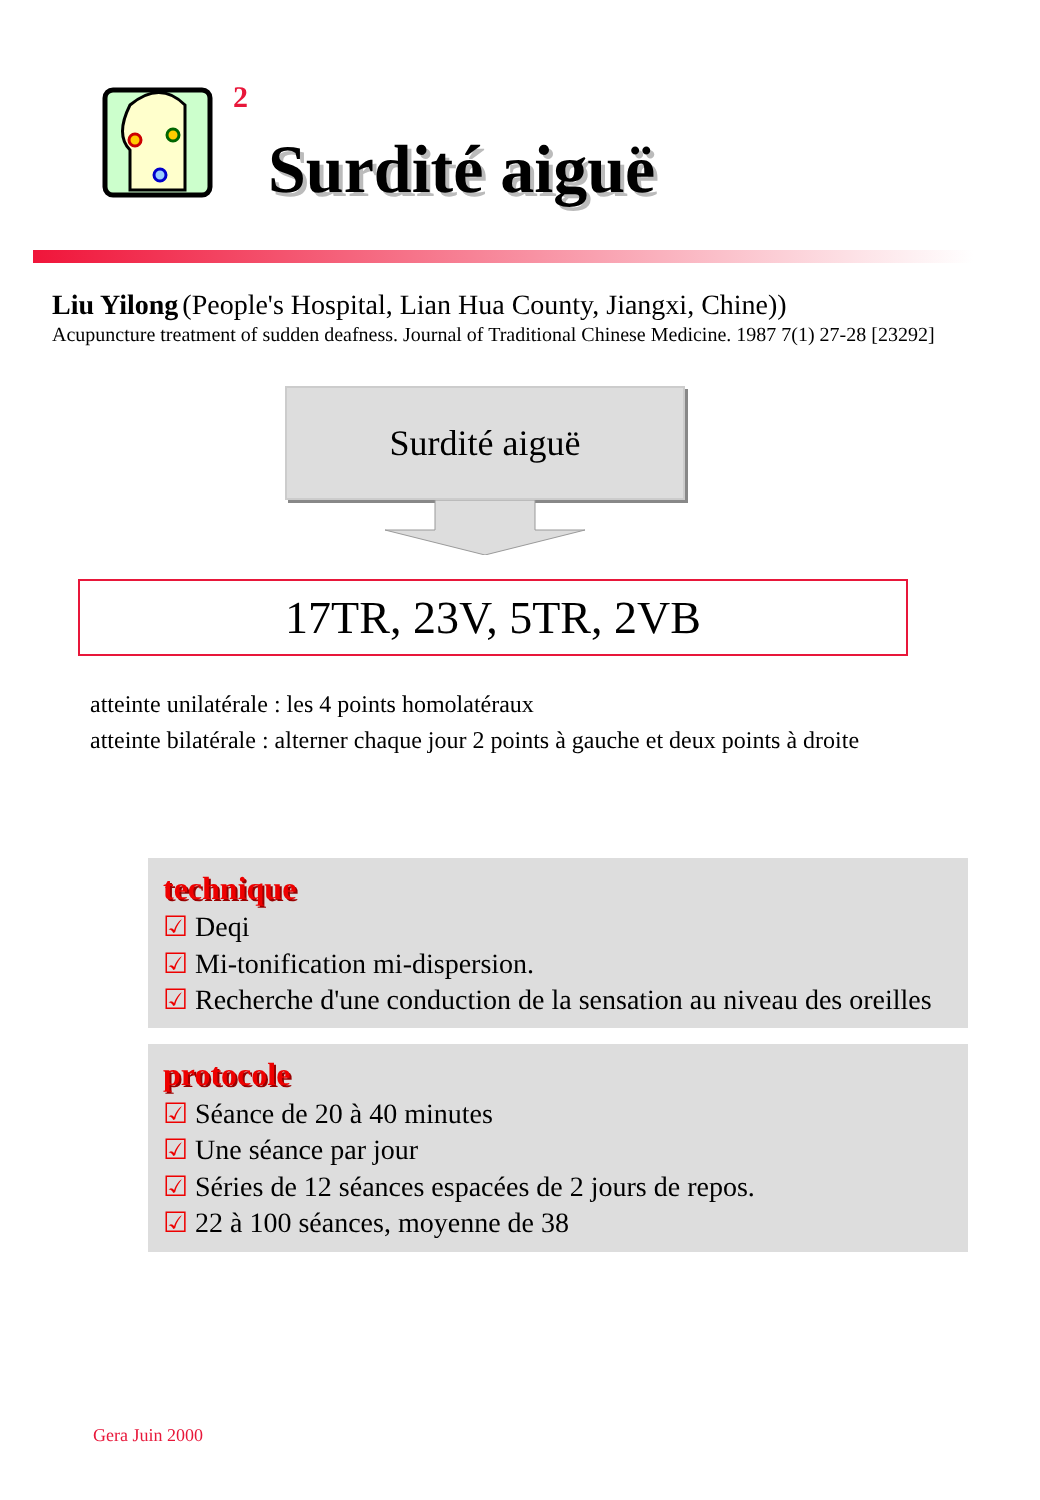2
Surdité aiguë
Liu Yilong (People's Hospital, Lian Hua County, Jiangxi, Chine))
Acupuncture treatment of sudden deafness. Journal of Traditional Chinese Medicine. 1987 7(1) 27-28 [23292]
Surdité aiguë
17TR, 23V, 5TR, 2VB
atteinte unilatérale : les 4 points homolatéraux
atteinte bilatérale : alterner chaque jour 2 points à gauche et deux points à droite
technique
☑ Deqi
☑ Mi-tonification mi-dispersion.
☑ Recherche d'une conduction de la sensation au niveau des oreilles
protocole
☑ Séance de 20 à 40 minutes
☑ Une séance par jour
☑ Séries de 12 séances espacées de 2 jours de repos.
☑ 22 à 100 séances, moyenne de 38
Gera Juin 2000